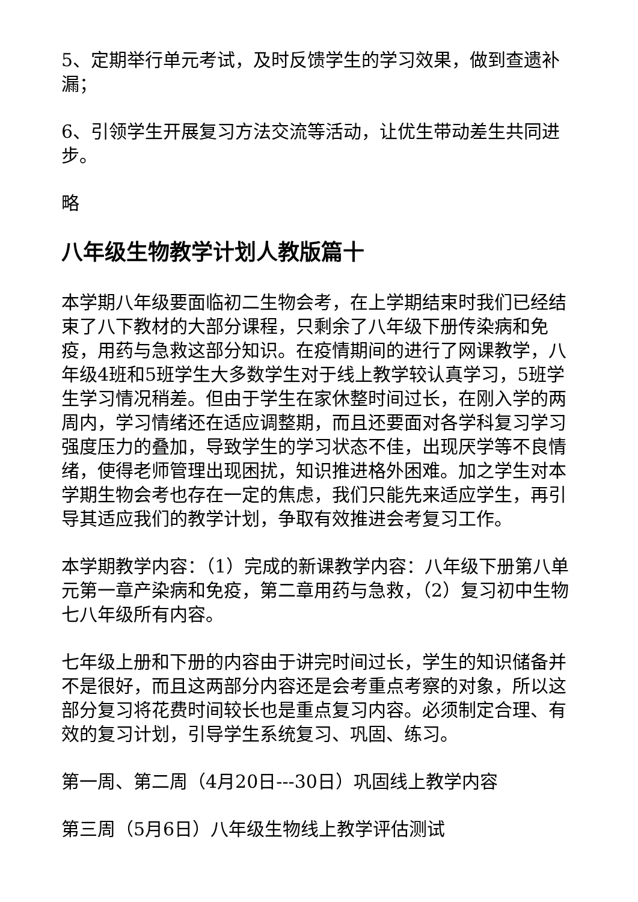5、定期举行单元考试，及时反馈学生的学习效果，做到查遗补漏；
6、引领学生开展复习方法交流等活动，让优生带动差生共同进步。
略
八年级生物教学计划人教版篇十
本学期八年级要面临初二生物会考，在上学期结束时我们已经结束了八下教材的大部分课程，只剩余了八年级下册传染病和免疫，用药与急救这部分知识。在疫情期间的进行了网课教学，八年级4班和5班学生大多数学生对于线上教学较认真学习，5班学生学习情况稍差。但由于学生在家休整时间过长，在刚入学的两周内，学习情绪还在适应调整期，而且还要面对各学科复习学习强度压力的叠加，导致学生的学习状态不佳，出现厌学等不良情绪，使得老师管理出现困扰，知识推进格外困难。加之学生对本学期生物会考也存在一定的焦虑，我们只能先来适应学生，再引导其适应我们的教学计划，争取有效推进会考复习工作。
本学期教学内容：（1）完成的新课教学内容：八年级下册第八单元第一章产染病和免疫，第二章用药与急救，（2）复习初中生物七八年级所有内容。
七年级上册和下册的内容由于讲完时间过长，学生的知识储备并不是很好，而且这两部分内容还是会考重点考察的对象，所以这部分复习将花费时间较长也是重点复习内容。必须制定合理、有效的复习计划，引导学生系统复习、巩固、练习。
第一周、第二周（4月20日---30日）巩固线上教学内容
第三周（5月6日）八年级生物线上教学评估测试